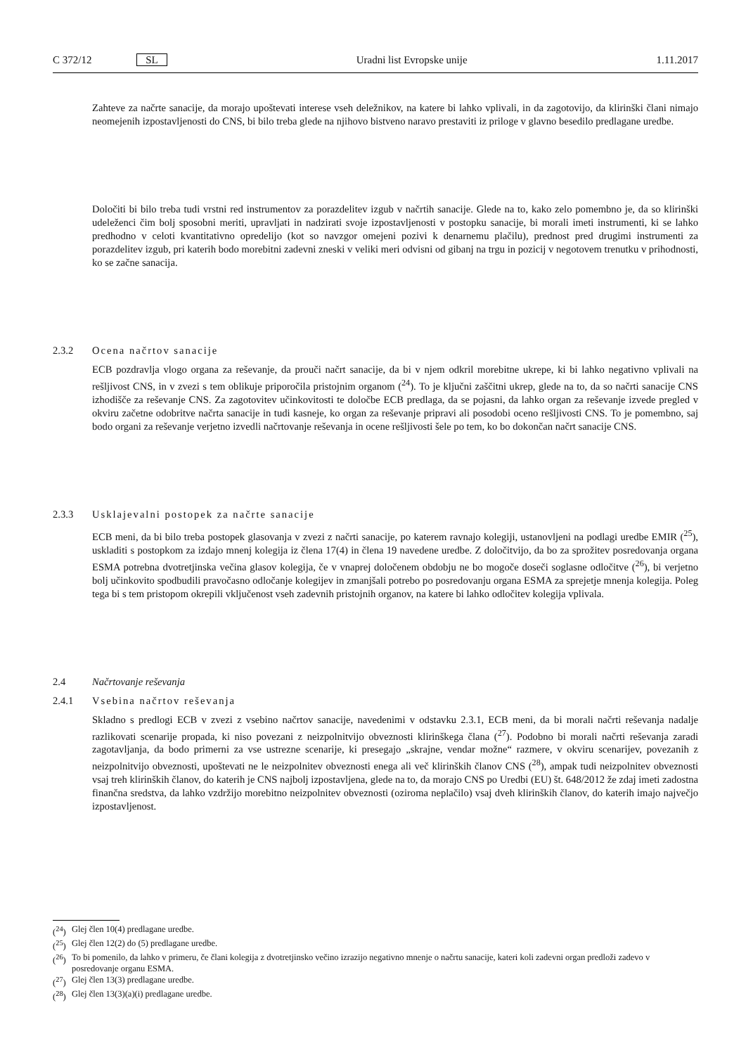C 372/12 SL Uradni list Evropske unije 1.11.2017
Zahteve za načrte sanacije, da morajo upoštevati interese vseh deležnikov, na katere bi lahko vplivali, in da zagotovijo, da klirinški člani nimajo neomejenih izpostavljenosti do CNS, bi bilo treba glede na njihovo bistveno naravo prestaviti iz priloge v glavno besedilo predlagane uredbe.
Določiti bi bilo treba tudi vrstni red instrumentov za porazdelitev izgub v načrtih sanacije. Glede na to, kako zelo pomembno je, da so klirinški udeleženci čim bolj sposobni meriti, upravljati in nadzirati svoje izpostavljenosti v postopku sanacije, bi morali imeti instrumenti, ki se lahko predhodno v celoti kvantitativno opredelijo (kot so navzgor omejeni pozivi k denarnemu plačilu), prednost pred drugimi instrumenti za porazdelitev izgub, pri katerih bodo morebitni zadevni zneski v veliki meri odvisni od gibanj na trgu in pozicij v negotovem trenutku v prihodnosti, ko se začne sanacija.
2.3.2 Ocena načrtov sanacije
ECB pozdravlja vlogo organa za reševanje, da prouči načrt sanacije, da bi v njem odkril morebitne ukrepe, ki bi lahko negativno vplivali na rešljivost CNS, in v zvezi s tem oblikuje priporočila pristojnim organom (<sup>24</sup>). To je ključni zaščitni ukrep, glede na to, da so načrti sanacije CNS izhodišče za reševanje CNS. Za zagotovitev učinkovitosti te določbe ECB predlaga, da se pojasni, da lahko organ za reševanje izvede pregled v okviru začetne odobritve načrta sanacije in tudi kasneje, ko organ za reševanje pripravi ali posodobi oceno rešljivosti CNS. To je pomembno, saj bodo organi za reševanje verjetno izvedli načrtovanje reševanja in ocene rešljivosti šele po tem, ko bo dokončan načrt sanacije CNS.
2.3.3 Usklajevalni postopek za načrte sanacije
ECB meni, da bi bilo treba postopek glasovanja v zvezi z načrti sanacije, po katerem ravnajo kolegiji, ustanovljeni na podlagi uredbe EMIR (<sup>25</sup>), uskladiti s postopkom za izdajo mnenj kolegija iz člena 17(4) in člena 19 navedene uredbe. Z določitvijo, da bo za sprožitev posredovanja organa ESMA potrebna dvotretjinska večina glasov kolegija, če v vnaprej določenem obdobju ne bo mogoče doseči soglasne odločitve (<sup>26</sup>), bi verjetno bolj učinkovito spodbudili pravočasno odločanje kolegijev in zmanjšali potrebo po posredovanju organa ESMA za sprejetje mnenja kolegija. Poleg tega bi s tem pristopom okrepili vključenost vseh zadevnih pristojnih organov, na katere bi lahko odločitev kolegija vplivala.
2.4 Načrtovanje reševanja
2.4.1 Vsebina načrtov reševanja
Skladno s predlogi ECB v zvezi z vsebino načrtov sanacije, navedenimi v odstavku 2.3.1, ECB meni, da bi morali načrti reševanja nadalje razlikovati scenarije propada, ki niso povezani z neizpolnitvijo obveznosti klirinškega člana (<sup>27</sup>). Podobno bi morali načrti reševanja zaradi zagotavljanja, da bodo primerni za vse ustrezne scenarije, ki presegajo „skrajne, vendar možne“ razmere, v okviru scenarijev, povezanih z neizpolnitvijo obveznosti, upoštevati ne le neizpolnitev obveznosti enega ali več klirinških članov CNS (<sup>28</sup>), ampak tudi neizpolnitev obveznosti vsaj treh klirinških članov, do katerih je CNS najbolj izpostavljena, glede na to, da morajo CNS po Uredbi (EU) št. 648/2012 že zdaj imeti zadostna finančna sredstva, da lahko vzdržijo morebitno neizpolnitev obveznosti (oziroma neplačilo) vsaj dveh klirinških članov, do katerih imajo največjo izpostavljenost.
(<sup>24</sup>) Glej člen 10(4) predlagane uredbe.
(<sup>25</sup>) Glej člen 12(2) do (5) predlagane uredbe.
(<sup>26</sup>) To bi pomenilo, da lahko v primeru, če člani kolegija z dvotretjinsko večino izrazijo negativno mnenje o načrtu sanacije, kateri koli zadevni organ predloži zadevo v posredovanje organu ESMA.
(<sup>27</sup>) Glej člen 13(3) predlagane uredbe.
(<sup>28</sup>) Glej člen 13(3)(a)(i) predlagane uredbe.